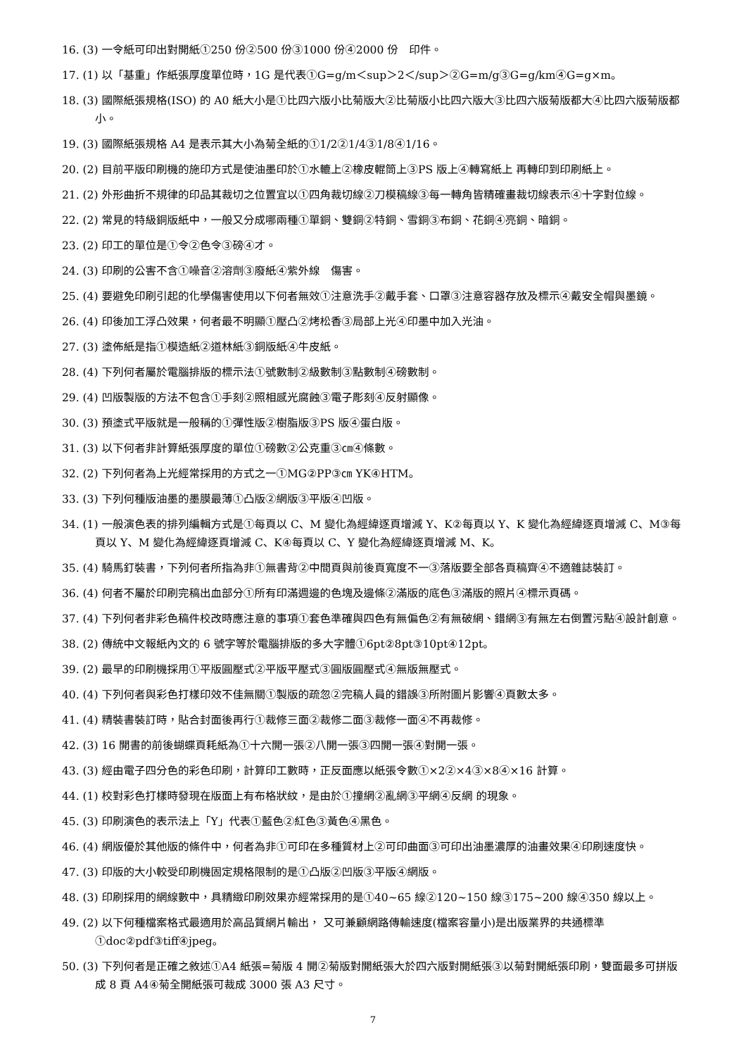16. (3) 一令紙可印出對開紙①250 份②500 份③1000 份④2000 份　印件。
17. (1) 以「基重」作紙張厚度單位時，1G 是代表①G=g/m＜sup＞2＜/sup＞②G=m/g③G=g/km④G=g×m。
18. (3) 國際紙張規格(ISO) 的 A0 紙大小是①比四六版小比菊版大②比菊版小比四六版大③比四六版菊版都大④比四六版菊版都小。
19. (3) 國際紙張規格 A4 是表示其大小為菊全紙的①1/2②1/4③1/8④1/16。
20. (2) 目前平版印刷機的施印方式是使油墨印於①水轆上②橡皮輥筒上③PS 版上④轉寫紙上 再轉印到印刷紙上。
21. (2) 外形曲折不規律的印品其裁切之位置宜以①四角裁切線②刀模稿線③每一轉角皆精確畫裁切線表示④十字對位線。
22. (2) 常見的特級銅版紙中，一般又分成哪兩種①單銅、雙銅②特銅、雪銅③布銅、花銅④亮銅、暗銅。
23. (2) 印工的單位是①令②色令③磅④才。
24. (3) 印刷的公害不含①噪音②溶劑③廢紙④紫外線　傷害。
25. (4) 要避免印刷引起的化學傷害使用以下何者無效①注意洗手②戴手套、口罩③注意容器存放及標示④戴安全帽與墨鏡。
26. (4) 印後加工浮凸效果，何者最不明顯①壓凸②烤松香③局部上光④印墨中加入光油。
27. (3) 塗佈紙是指①模造紙②道林紙③銅版紙④牛皮紙。
28. (4) 下列何者屬於電腦排版的標示法①號數制②級數制③點數制④磅數制。
29. (4) 凹版製版的方法不包含①手刻②照相感光腐蝕③電子彫刻④反射顯像。
30. (3) 預塗式平版就是一般稱的①彈性版②樹脂版③PS 版④蛋白版。
31. (3) 以下何者非計算紙張厚度的單位①磅數②公克重③㎝④條數。
32. (2) 下列何者為上光經常採用的方式之一①MG②PP③㎝ YK④HTM。
33. (3) 下列何種版油墨的墨膜最薄①凸版②網版③平版④凹版。
34. (1) 一般演色表的排列編輯方式是①每頁以 C、M 變化為經緯逐頁增減 Y、K②每頁以 Y、K 變化為經緯逐頁增減 C、M③每頁以 Y、M 變化為經緯逐頁增減 C、K④每頁以 C、Y 變化為經緯逐頁增減 M、K。
35. (4) 騎馬釘裝書，下列何者所指為非①無書背②中間頁與前後頁寬度不一③落版要全部各頁稿齊④不適雜誌裝訂。
36. (4) 何者不屬於印刷完稿出血部分①所有印滿週邊的色塊及邊條②滿版的底色③滿版的照片④標示頁碼。
37. (4) 下列何者非彩色稿件校改時應注意的事項①套色準確與四色有無偏色②有無破網、錯網③有無左右倒置污點④設計創意。
38. (2) 傳統中文報紙內文的 6 號字等於電腦排版的多大字體①6pt②8pt③10pt④12pt。
39. (2) 最早的印刷機採用①平版圓壓式②平版平壓式③圓版圓壓式④無版無壓式。
40. (4) 下列何者與彩色打樣印效不佳無關①製版的疏忽②完稿人員的錯誤③所附圖片影響④頁數太多。
41. (4) 精裝書裝訂時，貼合封面後再行①裁修三面②裁修二面③裁修一面④不再裁修。
42. (3) 16 開書的前後蝴蝶頁耗紙為①十六開一張②八開一張③四開一張④對開一張。
43. (3) 經由電子四分色的彩色印刷，計算印工數時，正反面應以紙張令數①×2②×4③×8④×16 計算。
44. (1) 校對彩色打樣時發現在版面上有布格狀紋，是由於①撞網②亂網③平網④反網 的現象。
45. (3) 印刷演色的表示法上「Y」代表①藍色②紅色③黃色④黑色。
46. (4) 網版優於其他版的條件中，何者為非①可印在多種質材上②可印曲面③可印出油墨濃厚的油畫效果④印刷速度快。
47. (3) 印版的大小較受印刷機固定規格限制的是①凸版②凹版③平版④網版。
48. (3) 印刷採用的網線數中，具精緻印刷效果亦經常採用的是①40~65 線②120~150 線③175~200 線④350 線以上。
49. (2) 以下何種檔案格式最適用於高品質網片輸出， 又可兼顧網路傳輸速度(檔案容量小)是出版業界的共通標準①doc②pdf③tiff④jpeg。
50. (3) 下列何者是正確之敘述①A4 紙張=菊版 4 開②菊版對開紙張大於四六版對開紙張③以菊對開紙張印刷，雙面最多可拼版成 8 頁 A4④菊全開紙張可裁成 3000 張 A3 尺寸。
7